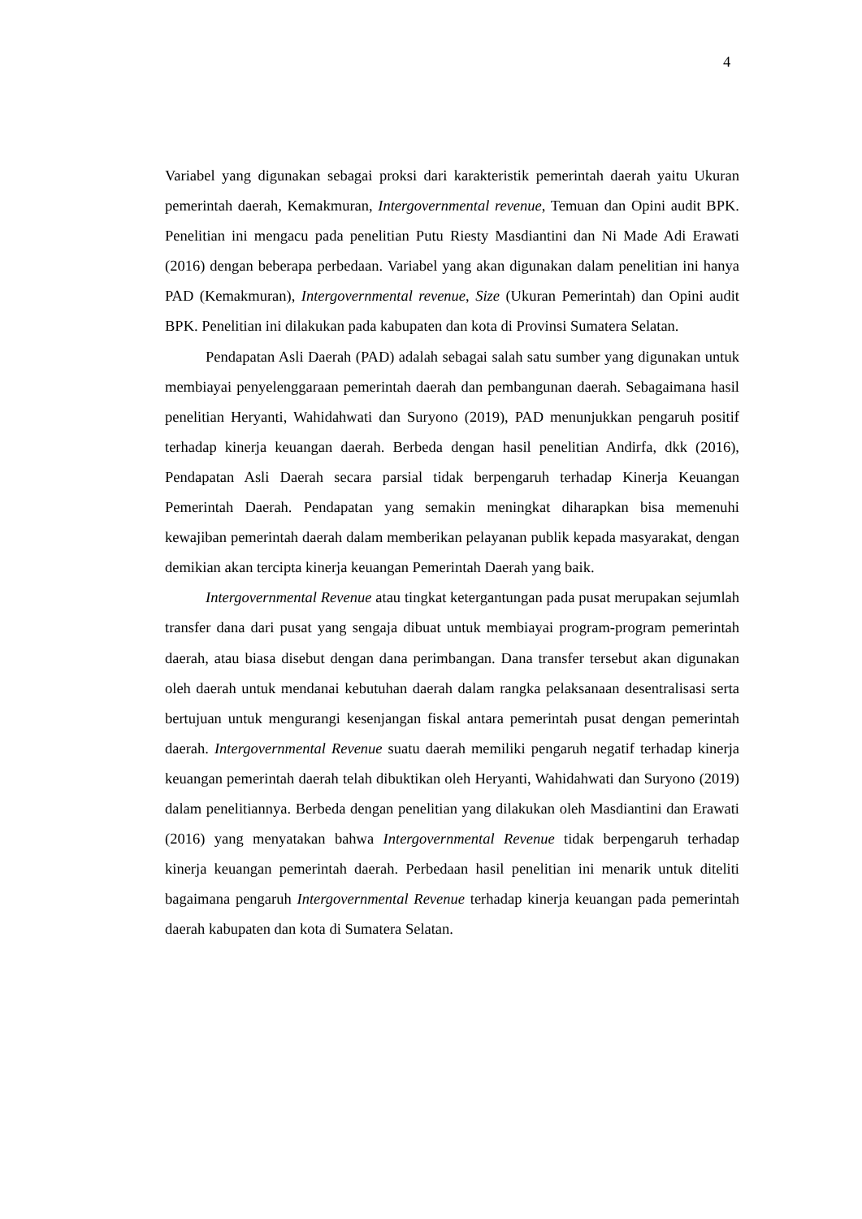4
Variabel yang digunakan sebagai proksi dari karakteristik pemerintah daerah yaitu Ukuran pemerintah daerah, Kemakmuran, Intergovernmental revenue, Temuan dan Opini audit BPK. Penelitian ini mengacu pada penelitian Putu Riesty Masdiantini dan Ni Made Adi Erawati (2016) dengan beberapa perbedaan. Variabel yang akan digunakan dalam penelitian ini hanya PAD (Kemakmuran), Intergovernmental revenue, Size (Ukuran Pemerintah) dan Opini audit BPK. Penelitian ini dilakukan pada kabupaten dan kota di Provinsi Sumatera Selatan.
Pendapatan Asli Daerah (PAD) adalah sebagai salah satu sumber yang digunakan untuk membiayai penyelenggaraan pemerintah daerah dan pembangunan daerah. Sebagaimana hasil penelitian Heryanti, Wahidahwati dan Suryono (2019), PAD menunjukkan pengaruh positif terhadap kinerja keuangan daerah. Berbeda dengan hasil penelitian Andirfa, dkk (2016), Pendapatan Asli Daerah secara parsial tidak berpengaruh terhadap Kinerja Keuangan Pemerintah Daerah. Pendapatan yang semakin meningkat diharapkan bisa memenuhi kewajiban pemerintah daerah dalam memberikan pelayanan publik kepada masyarakat, dengan demikian akan tercipta kinerja keuangan Pemerintah Daerah yang baik.
Intergovernmental Revenue atau tingkat ketergantungan pada pusat merupakan sejumlah transfer dana dari pusat yang sengaja dibuat untuk membiayai program-program pemerintah daerah, atau biasa disebut dengan dana perimbangan. Dana transfer tersebut akan digunakan oleh daerah untuk mendanai kebutuhan daerah dalam rangka pelaksanaan desentralisasi serta bertujuan untuk mengurangi kesenjangan fiskal antara pemerintah pusat dengan pemerintah daerah. Intergovernmental Revenue suatu daerah memiliki pengaruh negatif terhadap kinerja keuangan pemerintah daerah telah dibuktikan oleh Heryanti, Wahidahwati dan Suryono (2019) dalam penelitiannya. Berbeda dengan penelitian yang dilakukan oleh Masdiantini dan Erawati (2016) yang menyatakan bahwa Intergovernmental Revenue tidak berpengaruh terhadap kinerja keuangan pemerintah daerah. Perbedaan hasil penelitian ini menarik untuk diteliti bagaimana pengaruh Intergovernmental Revenue terhadap kinerja keuangan pada pemerintah daerah kabupaten dan kota di Sumatera Selatan.